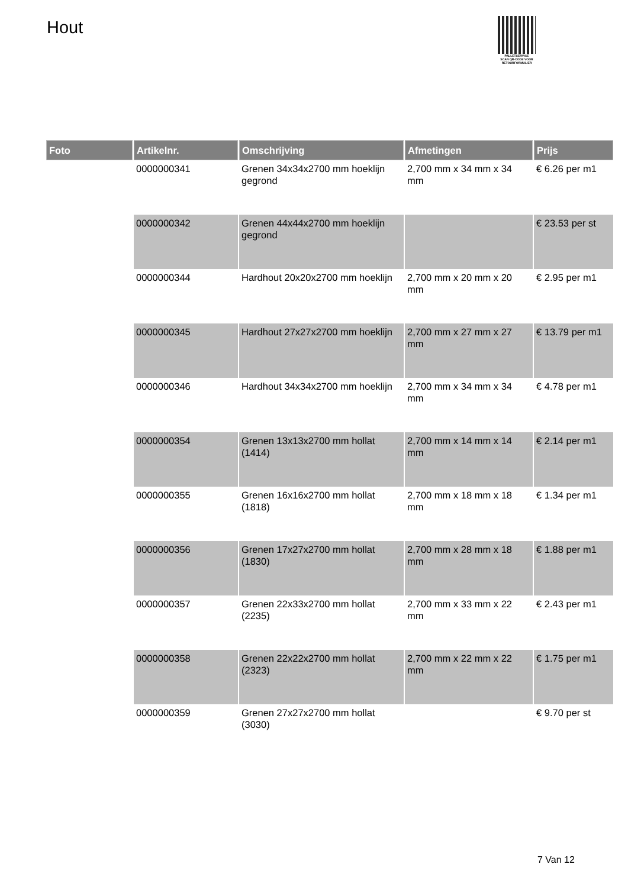Hout
PALLETSERVICE
SCAN QR-CODE VOOR
RETOURFORMULIER
| Foto | Artikelnr. | Omschrijving | Afmetingen | Prijs |
| --- | --- | --- | --- | --- |
| | 0000000341 | Grenen 34x34x2700 mm hoeklijn gegrond | 2,700 mm x 34 mm x 34 mm | € 6.26 per m1 |
| | 0000000342 | Grenen 44x44x2700 mm hoeklijn gegrond | | € 23.53 per st |
| | 0000000344 | Hardhout 20x20x2700 mm hoeklijn | 2,700 mm x 20 mm x 20 mm | € 2.95 per m1 |
| | 0000000345 | Hardhout 27x27x2700 mm hoeklijn | 2,700 mm x 27 mm x 27 mm | € 13.79 per m1 |
| | 0000000346 | Hardhout 34x34x2700 mm hoeklijn | 2,700 mm x 34 mm x 34 mm | € 4.78 per m1 |
| | 0000000354 | Grenen 13x13x2700 mm hollat (1414) | 2,700 mm x 14 mm x 14 mm | € 2.14 per m1 |
| | 0000000355 | Grenen 16x16x2700 mm hollat (1818) | 2,700 mm x 18 mm x 18 mm | € 1.34 per m1 |
| | 0000000356 | Grenen 17x27x2700 mm hollat (1830) | 2,700 mm x 28 mm x 18 mm | € 1.88 per m1 |
| | 0000000357 | Grenen 22x33x2700 mm hollat (2235) | 2,700 mm x 33 mm x 22 mm | € 2.43 per m1 |
| | 0000000358 | Grenen 22x22x2700 mm hollat (2323) | 2,700 mm x 22 mm x 22 mm | € 1.75 per m1 |
| | 0000000359 | Grenen 27x27x2700 mm hollat (3030) | | € 9.70 per st |
7 Van 12